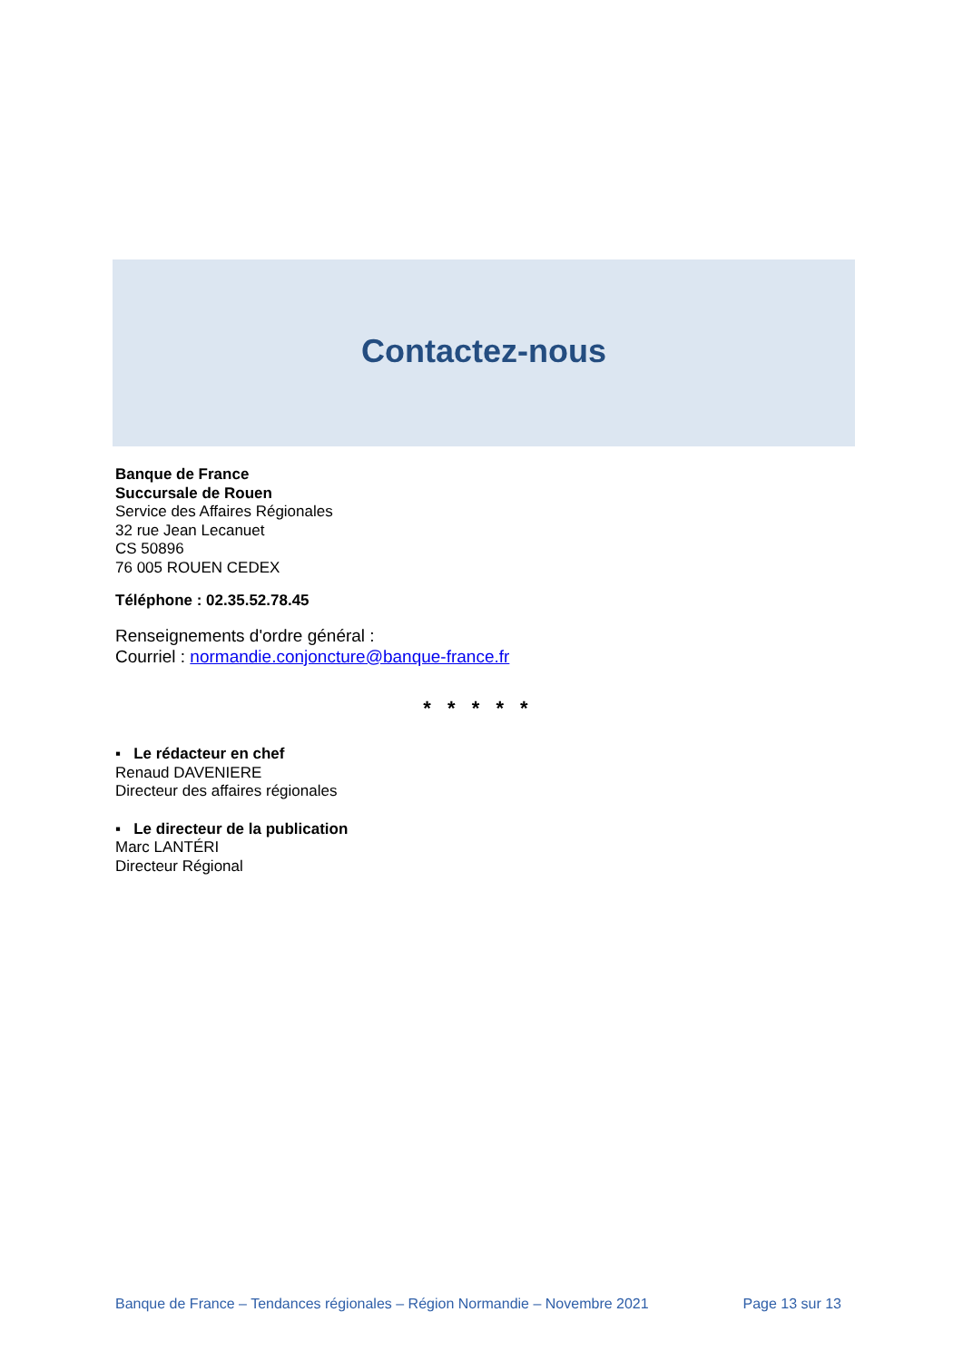Contactez-nous
Banque de France
Succursale de Rouen
Service des Affaires Régionales
32 rue Jean Lecanuet
CS 50896
76 005 ROUEN CEDEX
Téléphone : 02.35.52.78.45
Renseignements d'ordre général :
Courriel : normandie.conjoncture@banque-france.fr
* * * * *
▪ Le rédacteur en chef
Renaud DAVENIERE
Directeur des affaires régionales
▪ Le directeur de la publication
Marc LANTÉRI
Directeur Régional
Banque de France – Tendances régionales – Région Normandie – Novembre 2021 Page 13 sur 13